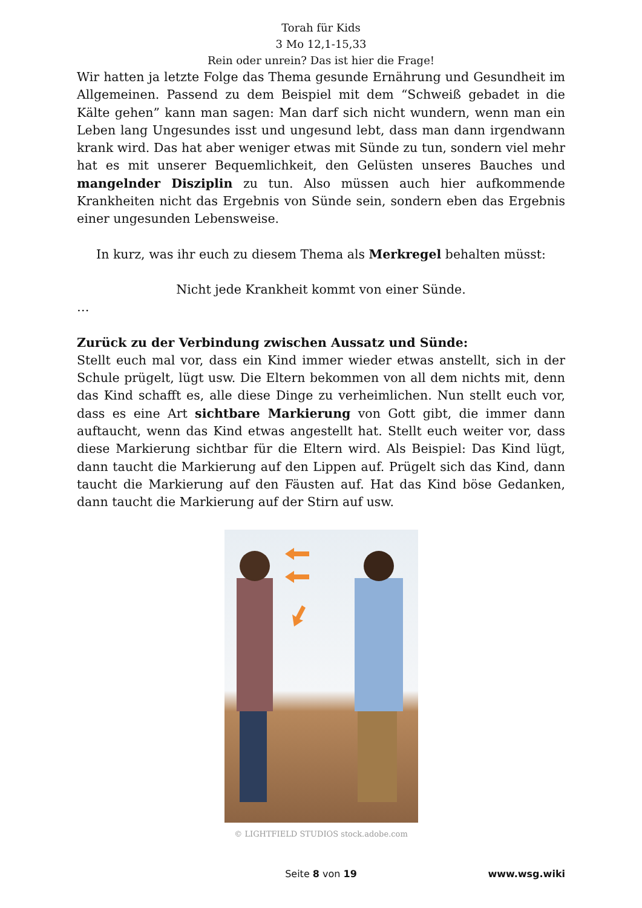Torah für Kids
3 Mo 12,1-15,33
Rein oder unrein? Das ist hier die Frage!
Wir hatten ja letzte Folge das Thema gesunde Ernährung und Gesundheit im Allgemeinen. Passend zu dem Beispiel mit dem “Schweiß gebadet in die Kälte gehen” kann man sagen: Man darf sich nicht wundern, wenn man ein Leben lang Ungesundes isst und ungesund lebt, dass man dann irgendwann krank wird. Das hat aber weniger etwas mit Sünde zu tun, sondern viel mehr hat es mit unserer Bequemlichkeit, den Gelüsten unseres Bauches und mangelnder Disziplin zu tun. Also müssen auch hier aufkommende Krankheiten nicht das Ergebnis von Sünde sein, sondern eben das Ergebnis einer ungesunden Lebensweise.
In kurz, was ihr euch zu diesem Thema als Merkregel behalten müsst:
Nicht jede Krankheit kommt von einer Sünde.
…
Zurück zu der Verbindung zwischen Aussatz und Sünde:
Stellt euch mal vor, dass ein Kind immer wieder etwas anstellt, sich in der Schule prügelt, lügt usw. Die Eltern bekommen von all dem nichts mit, denn das Kind schafft es, alle diese Dinge zu verheimlichen. Nun stellt euch vor, dass es eine Art sichtbare Markierung von Gott gibt, die immer dann auftaucht, wenn das Kind etwas angestellt hat. Stellt euch weiter vor, dass diese Markierung sichtbar für die Eltern wird. Als Beispiel: Das Kind lügt, dann taucht die Markierung auf den Lippen auf. Prügelt sich das Kind, dann taucht die Markierung auf den Fäusten auf. Hat das Kind böse Gedanken, dann taucht die Markierung auf der Stirn auf usw.
© LIGHTFIELD STUDIOS stock.adobe.com
Seite 8 von 19
www.wsg.wiki